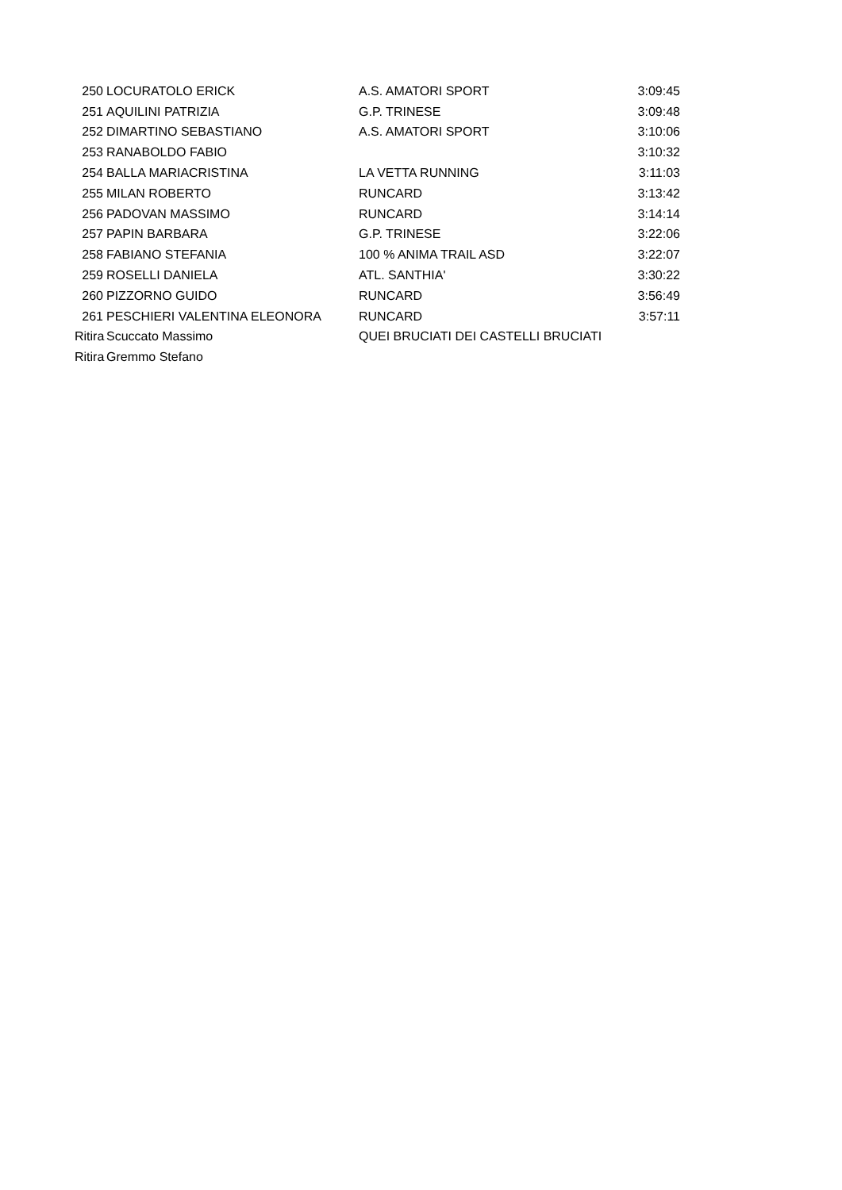| 250 | LOCURATOLO ERICK | A.S. AMATORI SPORT | 3:09:45 |
| 251 | AQUILINI PATRIZIA | G.P. TRINESE | 3:09:48 |
| 252 | DIMARTINO SEBASTIANO | A.S. AMATORI SPORT | 3:10:06 |
| 253 | RANABOLDO FABIO | | 3:10:32 |
| 254 | BALLA MARIACRISTINA | LA VETTA RUNNING | 3:11:03 |
| 255 | MILAN ROBERTO | RUNCARD | 3:13:42 |
| 256 | PADOVAN MASSIMO | RUNCARD | 3:14:14 |
| 257 | PAPIN BARBARA | G.P. TRINESE | 3:22:06 |
| 258 | FABIANO STEFANIA | 100 % ANIMA TRAIL ASD | 3:22:07 |
| 259 | ROSELLI DANIELA | ATL. SANTHIA' | 3:30:22 |
| 260 | PIZZORNO GUIDO | RUNCARD | 3:56:49 |
| 261 | PESCHIERI VALENTINA ELEONORA | RUNCARD | 3:57:11 |
| Ritira | Scuccato Massimo | QUEI BRUCIATI DEI CASTELLI BRUCIATI | |
| Ritira | Gremmo Stefano | | |